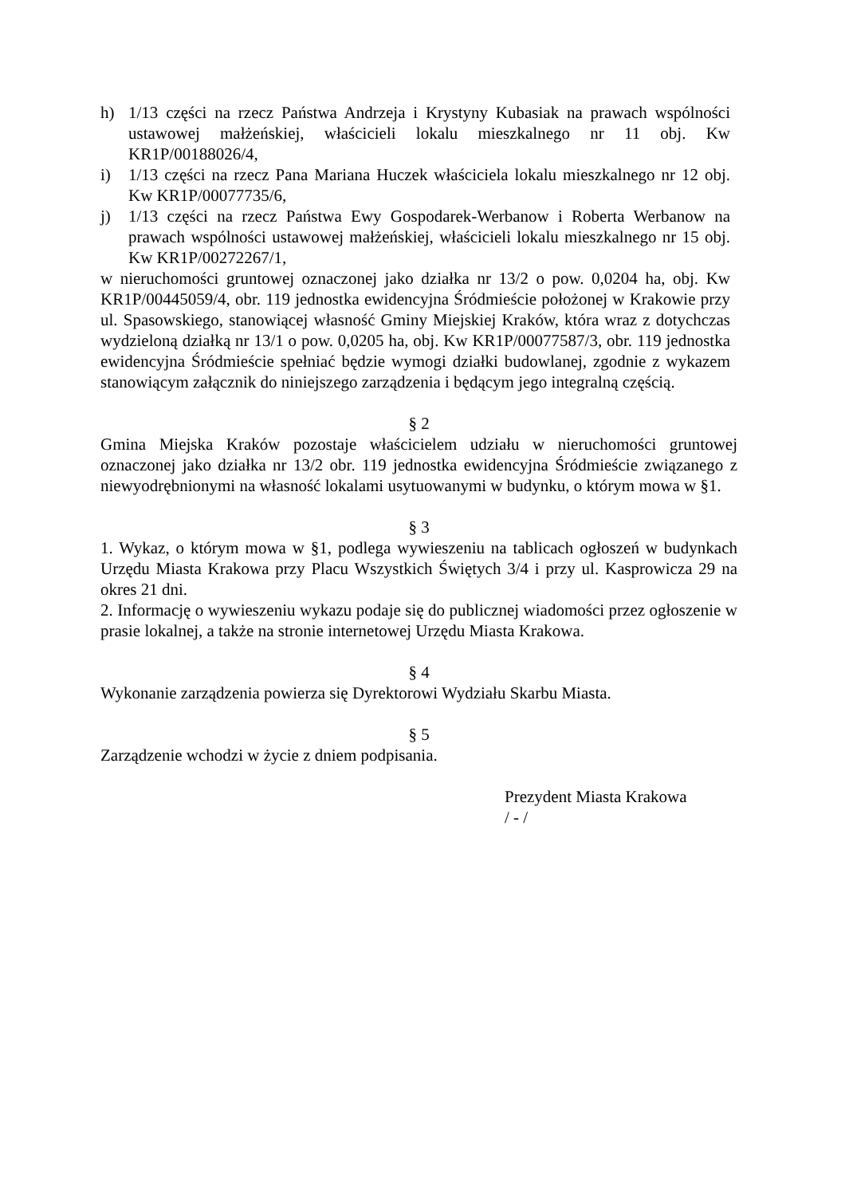h) 1/13 części na rzecz Państwa Andrzeja i Krystyny Kubasiak na prawach wspólności ustawowej małżeńskiej, właścicieli lokalu mieszkalnego nr 11 obj. Kw KR1P/00188026/4,
i) 1/13 części na rzecz Pana Mariana Huczek właściciela lokalu mieszkalnego nr 12 obj. Kw KR1P/00077735/6,
j) 1/13 części na rzecz Państwa Ewy Gospodarek-Werbanow i Roberta Werbanow na prawach wspólności ustawowej małżeńskiej, właścicieli lokalu mieszkalnego nr 15 obj. Kw KR1P/00272267/1,
w nieruchomości gruntowej oznaczonej jako działka nr 13/2 o pow. 0,0204 ha, obj. Kw KR1P/00445059/4, obr. 119 jednostka ewidencyjna Śródmieście położonej w Krakowie przy ul. Spasowskiego, stanowiącej własność Gminy Miejskiej Kraków, która wraz z dotychczas wydzieloną działką nr 13/1 o pow. 0,0205 ha, obj. Kw KR1P/00077587/3, obr. 119 jednostka ewidencyjna Śródmieście spełniać będzie wymogi działki budowlanej, zgodnie z wykazem stanowiącym załącznik do niniejszego zarządzenia i będącym jego integralną częścią.
§ 2
Gmina Miejska Kraków pozostaje właścicielem udziału w nieruchomości gruntowej oznaczonej jako działka nr 13/2 obr. 119 jednostka ewidencyjna Śródmieście związanego z niewyodrębnionymi na własność lokalami usytuowanymi w budynku, o którym mowa w §1.
§ 3
1. Wykaz, o którym mowa w §1, podlega wywieszeniu na tablicach ogłoszeń w budynkach Urzędu Miasta Krakowa przy Placu Wszystkich Świętych 3/4 i przy ul. Kasprowicza 29 na okres 21 dni.
2. Informację o wywieszeniu wykazu podaje się do publicznej wiadomości przez ogłoszenie w prasie lokalnej, a także na stronie internetowej Urzędu Miasta Krakowa.
§ 4
Wykonanie zarządzenia powierza się Dyrektorowi Wydziału Skarbu Miasta.
§ 5
Zarządzenie wchodzi w życie z dniem podpisania.
Prezydent Miasta Krakowa
/ - /